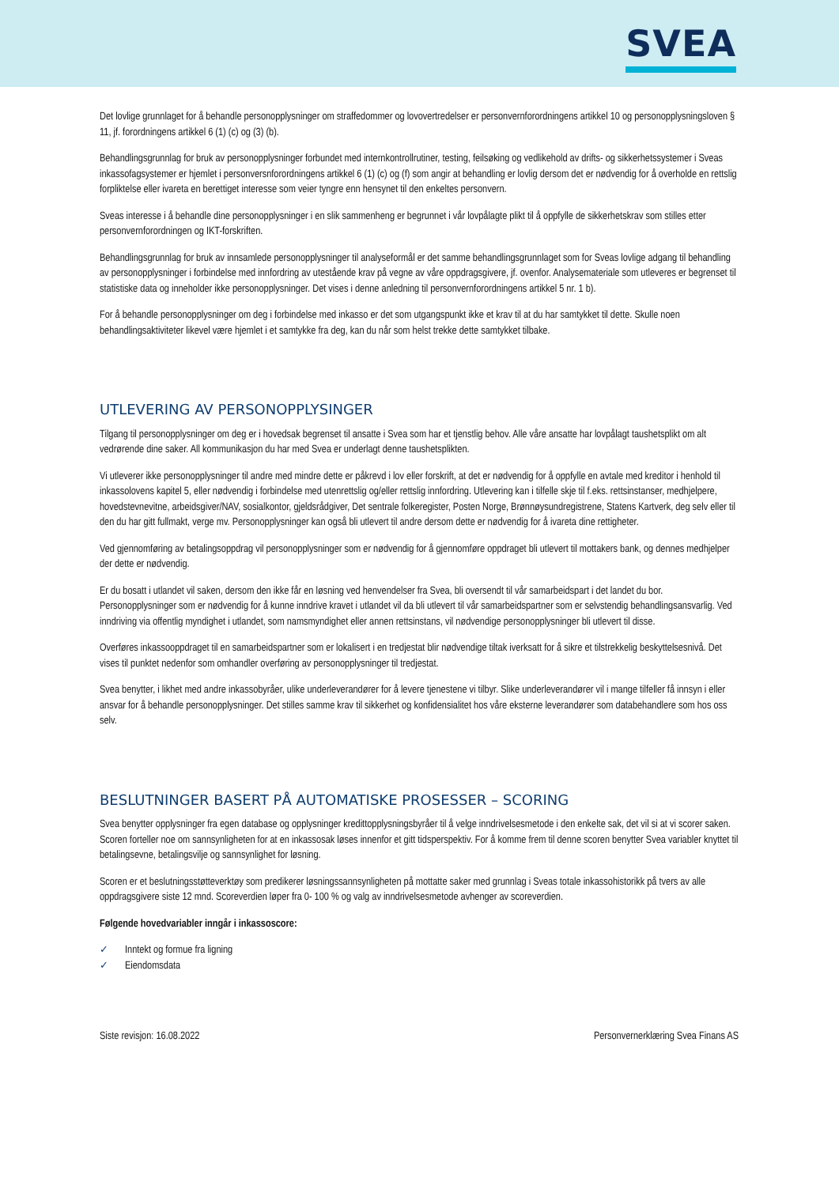SVEA
Det lovlige grunnlaget for å behandle personopplysninger om straffedommer og lovovertredelser er personvernforordningens artikkel 10 og personopplysningsloven § 11, jf. forordningens artikkel 6 (1) (c) og (3) (b).
Behandlingsgrunnlag for bruk av personopplysninger forbundet med internkontrollrutiner, testing, feilsøking og vedlikehold av drifts- og sikkerhetssystemer i Sveas inkassofagsystemer er hjemlet i personversnforordningens artikkel 6 (1) (c) og (f) som angir at behandling er lovlig dersom det er nødvendig for å overholde en rettslig forpliktelse eller ivareta en berettiget interesse som veier tyngre enn hensynet til den enkeltes personvern.
Sveas interesse i å behandle dine personopplysninger i en slik sammenheng er begrunnet i vår lovpålagte plikt til å oppfylle de sikkerhetskrav som stilles etter personvernforordningen og IKT-forskriften.
Behandlingsgrunnlag for bruk av innsamlede personopplysninger til analyseformål er det samme behandlingsgrunnlaget som for Sveas lovlige adgang til behandling av personopplysninger i forbindelse med innfordring av utestående krav på vegne av våre oppdragsgivere, jf. ovenfor. Analysemateriale som utleveres er begrenset til statistiske data og inneholder ikke personopplysninger. Det vises i denne anledning til personvernforordningens artikkel 5 nr. 1 b).
For å behandle personopplysninger om deg i forbindelse med inkasso er det som utgangspunkt ikke et krav til at du har samtykket til dette. Skulle noen behandlingsaktiviteter likevel være hjemlet i et samtykke fra deg, kan du når som helst trekke dette samtykket tilbake.
UTLEVERING AV PERSONOPPLYSINGER
Tilgang til personopplysninger om deg er i hovedsak begrenset til ansatte i Svea som har et tjenstlig behov. Alle våre ansatte har lovpålagt taushetsplikt om alt vedrørende dine saker. All kommunikasjon du har med Svea er underlagt denne taushetsplikten.
Vi utleverer ikke personopplysninger til andre med mindre dette er påkrevd i lov eller forskrift, at det er nødvendig for å oppfylle en avtale med kreditor i henhold til inkassolovens kapitel 5, eller nødvendig i forbindelse med utenrettslig og/eller rettslig innfordring. Utlevering kan i tilfelle skje til f.eks. rettsinstanser, medhjelpere, hovedstevnevitne, arbeidsgiver/NAV, sosialkontor, gjeldsrådgiver, Det sentrale folkeregister, Posten Norge, Brønnøysundregistrene, Statens Kartverk, deg selv eller til den du har gitt fullmakt, verge mv. Personopplysninger kan også bli utlevert til andre dersom dette er nødvendig for å ivareta dine rettigheter.
Ved gjennomføring av betalingsoppdrag vil personopplysninger som er nødvendig for å gjennomføre oppdraget bli utlevert til mottakers bank, og dennes medhjelper der dette er nødvendig.
Er du bosatt i utlandet vil saken, dersom den ikke får en løsning ved henvendelser fra Svea, bli oversendt til vår samarbeidspart i det landet du bor. Personopplysninger som er nødvendig for å kunne inndrive kravet i utlandet vil da bli utlevert til vår samarbeidspartner som er selvstendig behandlingsansvarlig. Ved inndriving via offentlig myndighet i utlandet, som namsmyndighet eller annen rettsinstans, vil nødvendige personopplysninger bli utlevert til disse.
Overføres inkassooppdraget til en samarbeidspartner som er lokalisert i en tredjestat blir nødvendige tiltak iverksatt for å sikre et tilstrekkelig beskyttelsesnivå. Det vises til punktet nedenfor som omhandler overføring av personopplysninger til tredjestat.
Svea benytter, i likhet med andre inkassobyråer, ulike underleverandører for å levere tjenestene vi tilbyr. Slike underleverandører vil i mange tilfeller få innsyn i eller ansvar for å behandle personopplysninger. Det stilles samme krav til sikkerhet og konfidensialitet hos våre eksterne leverandører som databehandlere som hos oss selv.
BESLUTNINGER BASERT PÅ AUTOMATISKE PROSESSER – SCORING
Svea benytter opplysninger fra egen database og opplysninger kredittopplysningsbyråer til å velge inndrivelsesmetode i den enkelte sak, det vil si at vi scorer saken. Scoren forteller noe om sannsynligheten for at en inkassosak løses innenfor et gitt tidsperspektiv. For å komme frem til denne scoren benytter Svea variabler knyttet til betalingsevne, betalingsvilje og sannsynlighet for løsning.
Scoren er et beslutningsstøtteverktøy som predikerer løsningssannsynligheten på mottatte saker med grunnlag i Sveas totale inkassohistorikk på tvers av alle oppdragsgivere siste 12 mnd. Scoreverdien løper fra 0- 100 % og valg av inndrivelsesmetode avhenger av scoreverdien.
Følgende hovedvariabler inngår i inkassoscore:
✓ Inntekt og formue fra ligning
✓ Eiendomsdata
Siste revisjon: 16.08.2022 Personvernerklæring Svea Finans AS